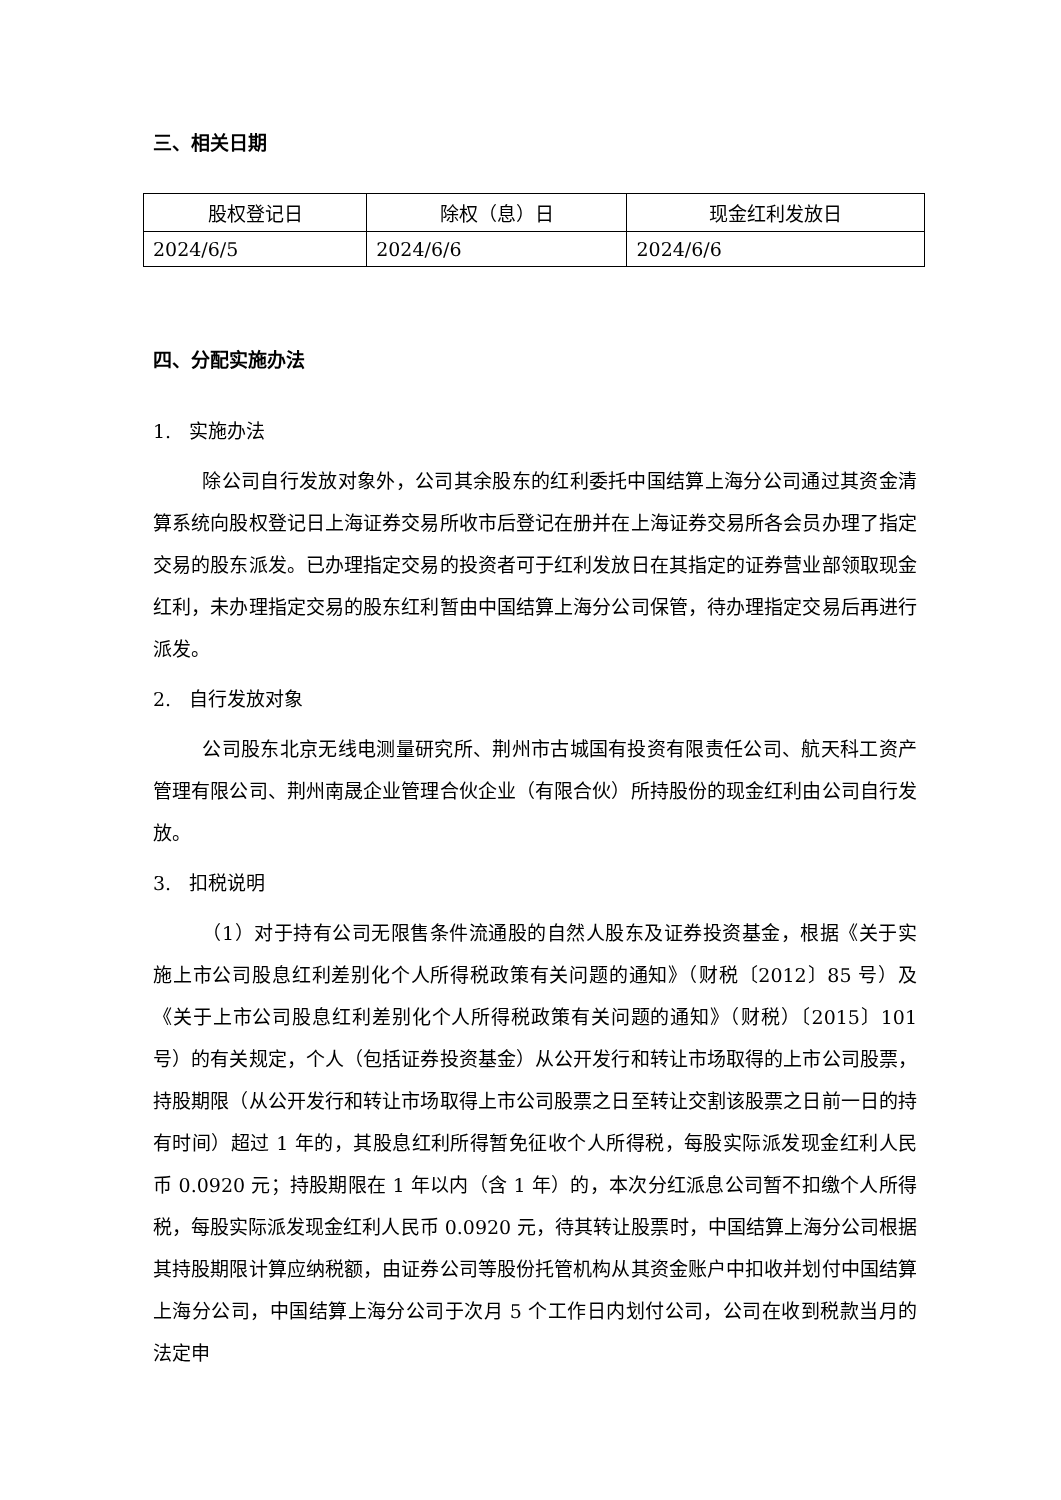三、相关日期
| 股权登记日 | 除权（息）日 | 现金红利发放日 |
| --- | --- | --- |
| 2024/6/5 | 2024/6/6 | 2024/6/6 |
四、分配实施办法
1. 实施办法
除公司自行发放对象外，公司其余股东的红利委托中国结算上海分公司通过其资金清算系统向股权登记日上海证券交易所收市后登记在册并在上海证券交易所各会员办理了指定交易的股东派发。已办理指定交易的投资者可于红利发放日在其指定的证券营业部领取现金红利，未办理指定交易的股东红利暂由中国结算上海分公司保管，待办理指定交易后再进行派发。
2. 自行发放对象
公司股东北京无线电测量研究所、荆州市古城国有投资有限责任公司、航天科工资产管理有限公司、荆州南晟企业管理合伙企业（有限合伙）所持股份的现金红利由公司自行发放。
3. 扣税说明
（1）对于持有公司无限售条件流通股的自然人股东及证券投资基金，根据《关于实施上市公司股息红利差别化个人所得税政策有关问题的通知》（财税〔2012〕85 号）及《关于上市公司股息红利差别化个人所得税政策有关问题的通知》（财税）〔2015〕101 号）的有关规定，个人（包括证券投资基金）从公开发行和转让市场取得的上市公司股票，持股期限（从公开发行和转让市场取得上市公司股票之日至转让交割该股票之日前一日的持有时间）超过 1 年的，其股息红利所得暂免征收个人所得税，每股实际派发现金红利人民币 0.0920 元；持股期限在 1 年以内（含 1 年）的，本次分红派息公司暂不扣缴个人所得税，每股实际派发现金红利人民币 0.0920 元，待其转让股票时，中国结算上海分公司根据其持股期限计算应纳税额，由证券公司等股份托管机构从其资金账户中扣收并划付中国结算上海分公司，中国结算上海分公司于次月 5 个工作日内划付公司，公司在收到税款当月的法定申